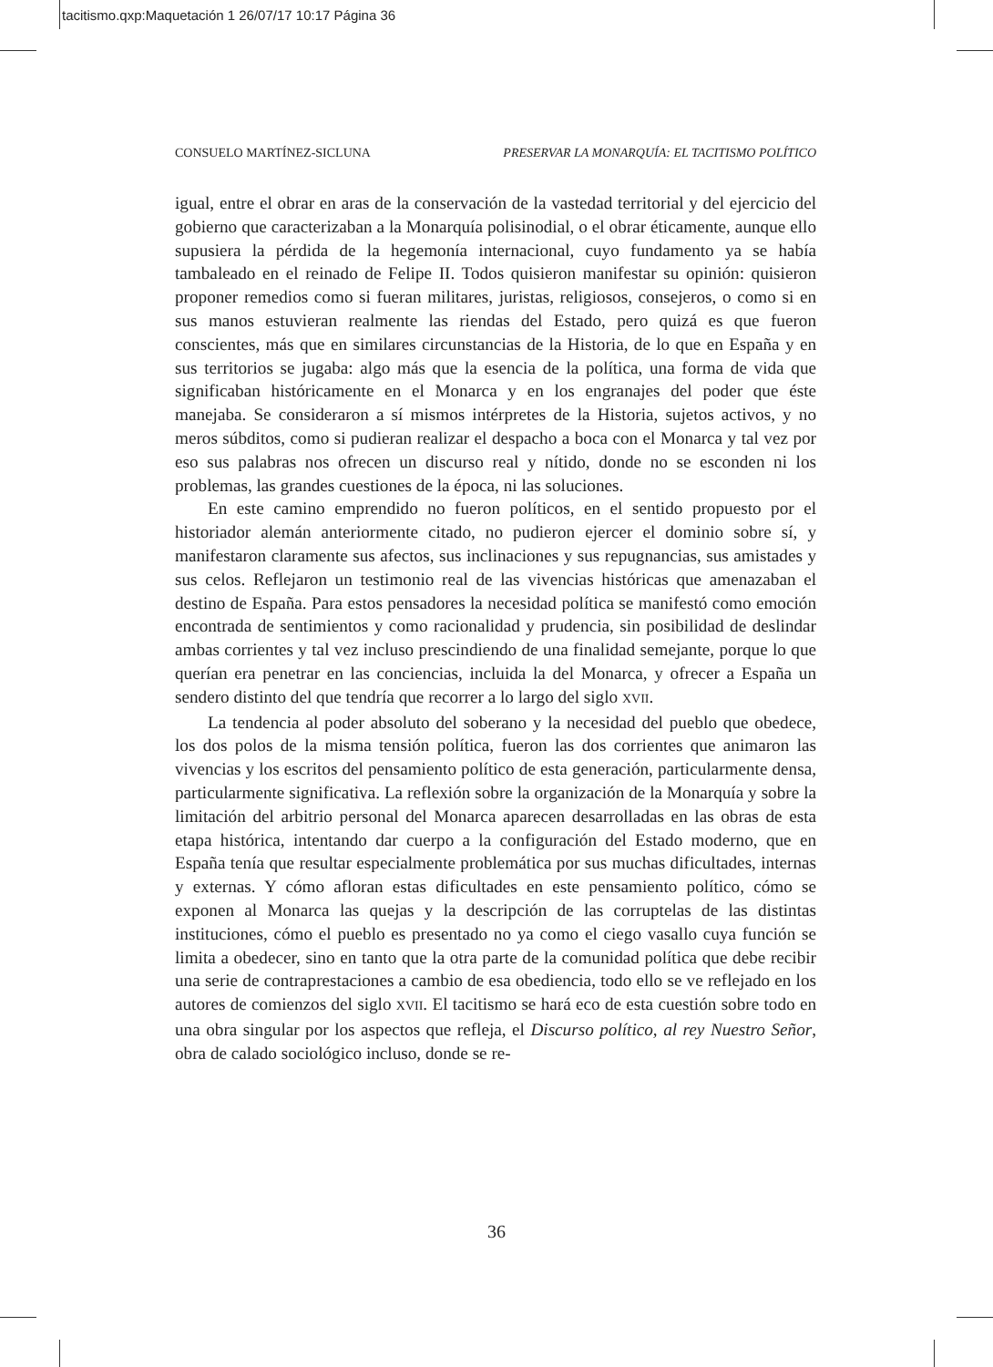tacitismo.qxp:Maquetación 1 26/07/17 10:17 Página 36
CONSUELO MARTÍNEZ-SICLUNA PRESERVAR LA MONARQUÍA: EL TACITISMO POLÍTICO
igual, entre el obrar en aras de la conservación de la vastedad territorial y del ejercicio del gobierno que caracterizaban a la Monarquía polisinodial, o el obrar éticamente, aunque ello supusiera la pérdida de la hegemonía internacional, cuyo fundamento ya se había tambaleado en el reinado de Felipe II. Todos quisieron manifestar su opinión: quisieron proponer remedios como si fueran militares, juristas, religiosos, consejeros, o como si en sus manos estuvieran realmente las riendas del Estado, pero quizá es que fueron conscientes, más que en similares circunstancias de la Historia, de lo que en España y en sus territorios se jugaba: algo más que la esencia de la política, una forma de vida que significaban históricamente en el Monarca y en los engranajes del poder que éste manejaba. Se consideraron a sí mismos intérpretes de la Historia, sujetos activos, y no meros súbditos, como si pudieran realizar el despacho a boca con el Monarca y tal vez por eso sus palabras nos ofrecen un discurso real y nítido, donde no se esconden ni los problemas, las grandes cuestiones de la época, ni las soluciones.
En este camino emprendido no fueron políticos, en el sentido propuesto por el historiador alemán anteriormente citado, no pudieron ejercer el dominio sobre sí, y manifestaron claramente sus afectos, sus inclinaciones y sus repugnancias, sus amistades y sus celos. Reflejaron un testimonio real de las vivencias históricas que amenazaban el destino de España. Para estos pensadores la necesidad política se manifestó como emoción encontrada de sentimientos y como racionalidad y prudencia, sin posibilidad de deslindar ambas corrientes y tal vez incluso prescindiendo de una finalidad semejante, porque lo que querían era penetrar en las conciencias, incluida la del Monarca, y ofrecer a España un sendero distinto del que tendría que recorrer a lo largo del siglo XVII.
La tendencia al poder absoluto del soberano y la necesidad del pueblo que obedece, los dos polos de la misma tensión política, fueron las dos corrientes que animaron las vivencias y los escritos del pensamiento político de esta generación, particularmente densa, particularmente significativa. La reflexión sobre la organización de la Monarquía y sobre la limitación del arbitrio personal del Monarca aparecen desarrolladas en las obras de esta etapa histórica, intentando dar cuerpo a la configuración del Estado moderno, que en España tenía que resultar especialmente problemática por sus muchas dificultades, internas y externas. Y cómo afloran estas dificultades en este pensamiento político, cómo se exponen al Monarca las quejas y la descripción de las corruptelas de las distintas instituciones, cómo el pueblo es presentado no ya como el ciego vasallo cuya función se limita a obedecer, sino en tanto que la otra parte de la comunidad política que debe recibir una serie de contraprestaciones a cambio de esa obediencia, todo ello se ve reflejado en los autores de comienzos del siglo XVII. El tacitismo se hará eco de esta cuestión sobre todo en una obra singular por los aspectos que refleja, el Discurso político, al rey Nuestro Señor, obra de calado sociológico incluso, donde se re-
36